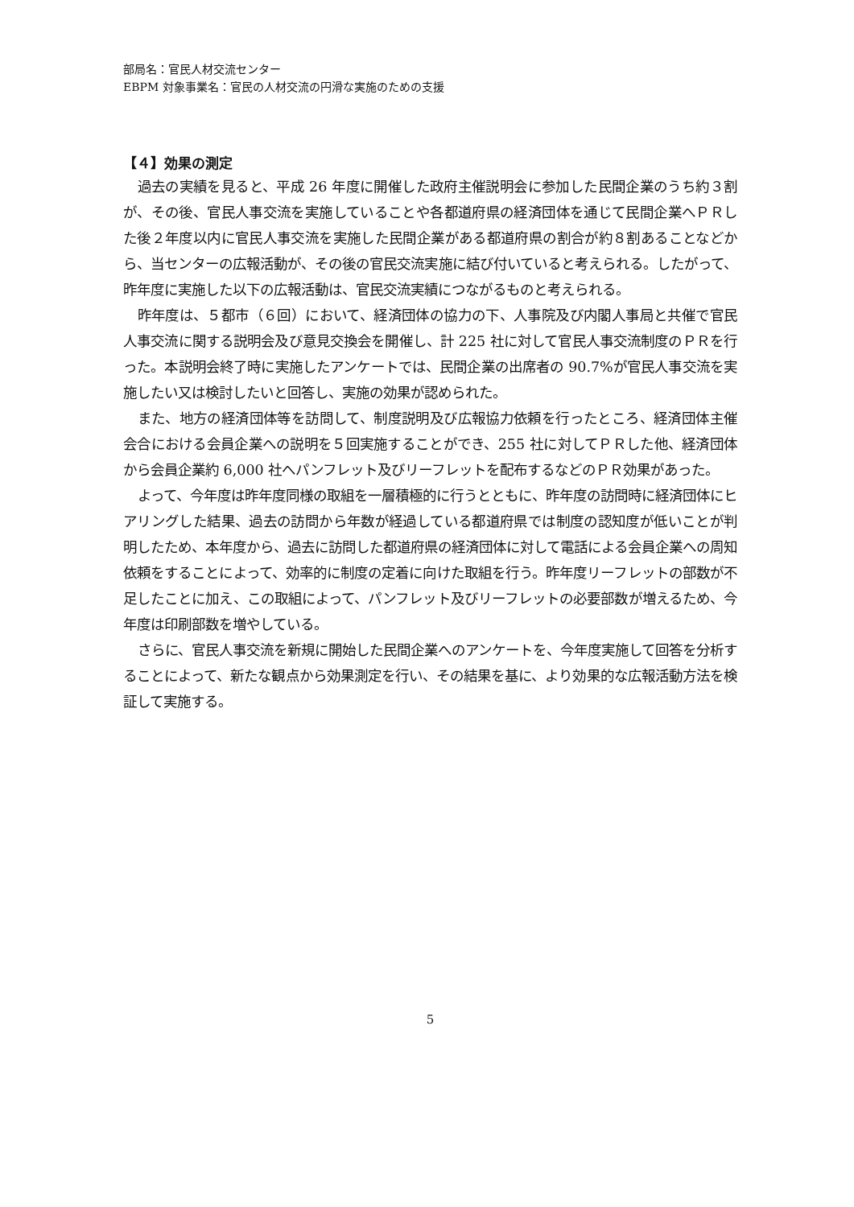部局名：官民人材交流センター
EBPM 対象事業名：官民の人材交流の円滑な実施のための支援
【４】効果の測定
過去の実績を見ると、平成 26 年度に開催した政府主催説明会に参加した民間企業のうち約３割が、その後、官民人事交流を実施していることや各都道府県の経済団体を通じて民間企業へＰＲした後２年度以内に官民人事交流を実施した民間企業がある都道府県の割合が約８割あることなどから、当センターの広報活動が、その後の官民交流実施に結び付いていると考えられる。したがって、昨年度に実施した以下の広報活動は、官民交流実績につながるものと考えられる。
昨年度は、５都市（６回）において、経済団体の協力の下、人事院及び内閣人事局と共催で官民人事交流に関する説明会及び意見交換会を開催し、計 225 社に対して官民人事交流制度のＰＲを行った。本説明会終了時に実施したアンケートでは、民間企業の出席者の 90.7%が官民人事交流を実施したい又は検討したいと回答し、実施の効果が認められた。
また、地方の経済団体等を訪問して、制度説明及び広報協力依頼を行ったところ、経済団体主催会合における会員企業への説明を５回実施することができ、255 社に対してＰＲした他、経済団体から会員企業約 6,000 社へパンフレット及びリーフレットを配布するなどのＰＲ効果があった。
よって、今年度は昨年度同様の取組を一層積極的に行うとともに、昨年度の訪問時に経済団体にヒアリングした結果、過去の訪問から年数が経過している都道府県では制度の認知度が低いことが判明したため、本年度から、過去に訪問した都道府県の経済団体に対して電話による会員企業への周知依頼をすることによって、効率的に制度の定着に向けた取組を行う。昨年度リーフレットの部数が不足したことに加え、この取組によって、パンフレット及びリーフレットの必要部数が増えるため、今年度は印刷部数を増やしている。
さらに、官民人事交流を新規に開始した民間企業へのアンケートを、今年度実施して回答を分析することによって、新たな観点から効果測定を行い、その結果を基に、より効果的な広報活動方法を検証して実施する。
5